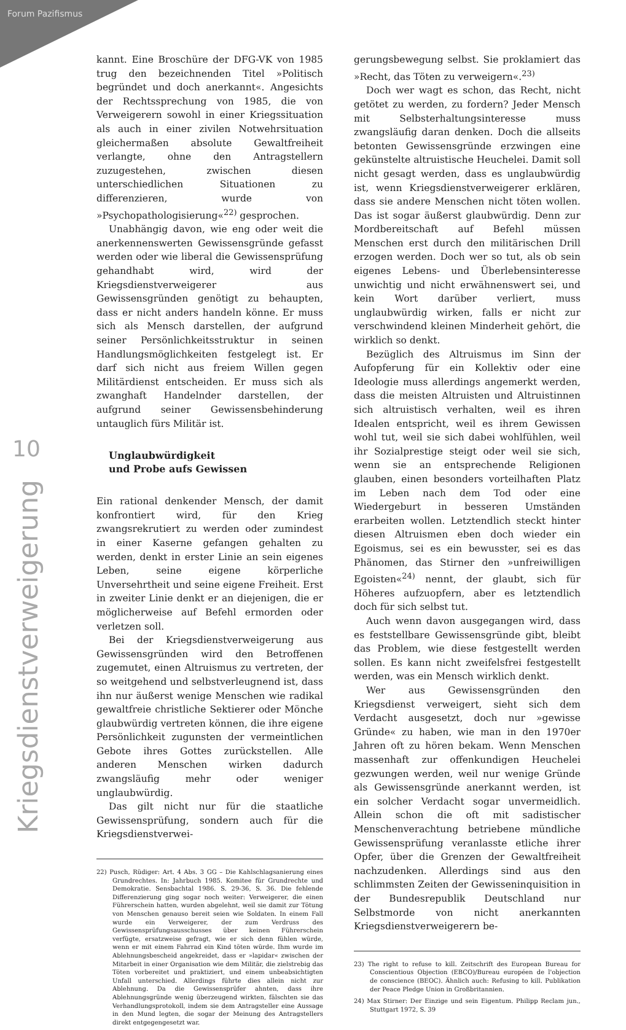Forum Pazifismus
10
Kriegsdienstverweigerung
kannt. Eine Broschüre der DFG-VK von 1985 trug den bezeichnenden Titel »Politisch begründet und doch anerkannt«. Angesichts der Rechtssprechung von 1985, die von Verweigerern sowohl in einer Kriegssituation als auch in einer zivilen Notwehrsituation gleichermaßen absolute Gewaltfreiheit verlangte, ohne den Antragstellern zuzugestehen, zwischen diesen unterschiedlichen Situationen zu differenzieren, wurde von »Psychopathologisierung«<sup>22)</sup> gesprochen.
Unabhängig davon, wie eng oder weit die anerkennenswerten Gewissensgründe gefasst werden oder wie liberal die Gewissensprüfung gehandhabt wird, wird der Kriegsdienstverweigerer aus Gewissensgründen genötigt zu behaupten, dass er nicht anders handeln könne. Er muss sich als Mensch darstellen, der aufgrund seiner Persönlichkeitsstruktur in seinen Handlungsmöglichkeiten festgelegt ist. Er darf sich nicht aus freiem Willen gegen Militärdienst entscheiden. Er muss sich als zwanghaft Handelnder darstellen, der aufgrund seiner Gewissensbehinderung untauglich fürs Militär ist.
Unglaubwürdigkeit
und Probe aufs Gewissen
Ein rational denkender Mensch, der damit konfrontiert wird, für den Krieg zwangsrekrutiert zu werden oder zumindest in einer Kaserne gefangen gehalten zu werden, denkt in erster Linie an sein eigenes Leben, seine eigene körperliche Unversehrtheit und seine eigene Freiheit. Erst in zweiter Linie denkt er an diejenigen, die er möglicherweise auf Befehl ermorden oder verletzen soll.
Bei der Kriegsdienstverweigerung aus Gewissensgründen wird den Betroffenen zugemutet, einen Altruismus zu vertreten, der so weitgehend und selbstverleugnend ist, dass ihn nur äußerst wenige Menschen wie radikal gewaltfreie christliche Sektierer oder Mönche glaubwürdig vertreten können, die ihre eigene Persönlichkeit zugunsten der vermeintlichen Gebote ihres Gottes zurückstellen. Alle anderen Menschen wirken dadurch zwangsläufig mehr oder weniger unglaubwürdig.
Das gilt nicht nur für die staatliche Gewissensprüfung, sondern auch für die Kriegsdienstverwei-
22) Pusch, Rüdiger: Art. 4 Abs. 3 GG – Die Kahlschlagsanierung eines Grundrechtes. In: Jahrbuch 1985. Komitee für Grundrechte und Demokratie. Sensbachtal 1986. S. 29-36, S. 36. Die fehlende Differenzierung ging sogar noch weiter: Verweigerer, die einen Führerschein hatten, wurden abgelehnt, weil sie damit zur Tötung von Menschen genauso bereit seien wie Soldaten. In einem Fall wurde ein Verweigerer, der zum Verdruss des Gewissensprüfungsausschusses über keinen Führerschein verfügte, ersatzweise gefragt, wie er sich denn fühlen würde, wenn er mit einem Fahrrad ein Kind töten würde. Ihm wurde im Ablehnungsbescheid angekreidet, dass er »lapidar« zwischen der Mitarbeit in einer Organisation wie dem Militär, die zielstrebig das Töten vorbereitet und praktiziert, und einem unbeabsichtigten Unfall unterschied. Allerdings führte dies allein nicht zur Ablehnung. Da die Gewissensprüfer ahnten, dass ihre Ablehnungsgründe wenig überzeugend wirkten, fälschten sie das Verhandlungsprotokoll, indem sie dem Antragsteller eine Aussage in den Mund legten, die sogar der Meinung des Antragstellers direkt entgegengesetzt war.
gerungsbewegung selbst. Sie proklamiert das »Recht, das Töten zu verweigern«.<sup>23)</sup>
Doch wer wagt es schon, das Recht, nicht getötet zu werden, zu fordern? Jeder Mensch mit Selbsterhaltungsinteresse muss zwangsläufig daran denken. Doch die allseits betonten Gewissensgründe erzwingen eine gekünstelte altruistische Heuchelei. Damit soll nicht gesagt werden, dass es unglaubwürdig ist, wenn Kriegsdienstverweigerer erklären, dass sie andere Menschen nicht töten wollen. Das ist sogar äußerst glaubwürdig. Denn zur Mordbereitschaft auf Befehl müssen Menschen erst durch den militärischen Drill erzogen werden. Doch wer so tut, als ob sein eigenes Lebens- und Überlebensinteresse unwichtig und nicht erwähnenswert sei, und kein Wort darüber verliert, muss unglaubwürdig wirken, falls er nicht zur verschwindend kleinen Minderheit gehört, die wirklich so denkt.
Bezüglich des Altruismus im Sinn der Aufopferung für ein Kollektiv oder eine Ideologie muss allerdings angemerkt werden, dass die meisten Altruisten und Altruistinnen sich altruistisch verhalten, weil es ihren Idealen entspricht, weil es ihrem Gewissen wohl tut, weil sie sich dabei wohlfühlen, weil ihr Sozialprestige steigt oder weil sie sich, wenn sie an entsprechende Religionen glauben, einen besonders vorteilhaften Platz im Leben nach dem Tod oder eine Wiedergeburt in besseren Umständen erarbeiten wollen. Letztendlich steckt hinter diesen Altruismen eben doch wieder ein Egoismus, sei es ein bewusster, sei es das Phänomen, das Stirner den »unfreiwilligen Egoisten«<sup>24)</sup> nennt, der glaubt, sich für Höheres aufzuopfern, aber es letztendlich doch für sich selbst tut.
Auch wenn davon ausgegangen wird, dass es feststellbare Gewissensgründe gibt, bleibt das Problem, wie diese festgestellt werden sollen. Es kann nicht zweifelsfrei festgestellt werden, was ein Mensch wirklich denkt.
Wer aus Gewissensgründen den Kriegsdienst verweigert, sieht sich dem Verdacht ausgesetzt, doch nur »gewisse Gründe« zu haben, wie man in den 1970er Jahren oft zu hören bekam. Wenn Menschen massenhaft zur offenkundigen Heuchelei gezwungen werden, weil nur wenige Gründe als Gewissensgründe anerkannt werden, ist ein solcher Verdacht sogar unvermeidlich. Allein schon die oft mit sadistischer Menschenverachtung betriebene mündliche Gewissensprüfung veranlasste etliche ihrer Opfer, über die Grenzen der Gewaltfreiheit nachzudenken. Allerdings sind aus den schlimmsten Zeiten der Gewisseninquisition in der Bundesrepublik Deutschland nur Selbstmorde von nicht anerkannten Kriegsdienstverweigerern be-
23) The right to refuse to kill. Zeitschrift des European Bureau for Conscientious Objection (EBCO)/Bureau européen de l'objection de conscience (BEOC). Ähnlich auch: Refusing to kill. Publikation der Peace Pledge Union in Großbritannien.
24) Max Stirner: Der Einzige und sein Eigentum. Philipp Reclam jun., Stuttgart 1972, S. 39